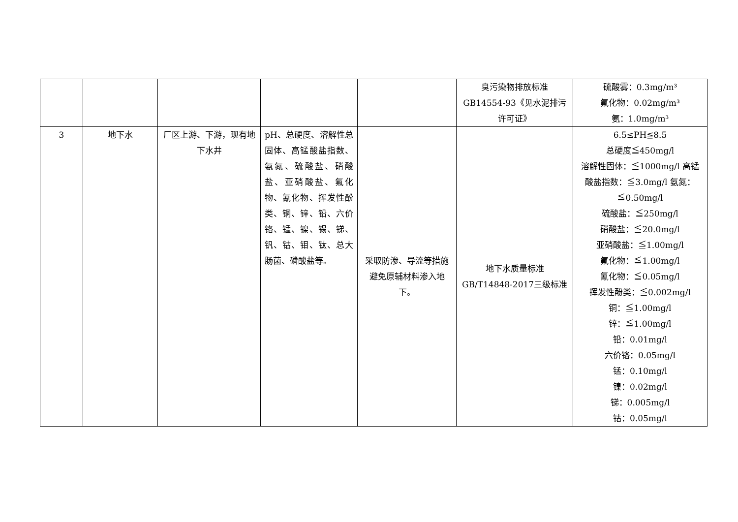| | | | | | 臭污染物排放标准 GB14554-93《见水泥排污许可证》 | 硫酸雾：0.3mg/m³ 氟化物：0.02mg/m³ 氨：1.0mg/m³ |
| 3 | 地下水 | 厂区上游、下游，现有地下水井 | pH、总硬度、溶解性总固体、高锰酸盐指数、氨氮、硫酸盐、硝酸盐、亚硝酸盐、氟化物、氰化物、挥发性酚类、铜、锌、铅、六价铬、锰、镍、锡、锑、钒、钴、钼、钛、总大肠菌、磷酸盐等。 | 采取防渗、导流等措施避免原辅材料渗入地下。 | 地下水质量标准 GB/T14848-2017三级标准 | 6.5≤PH≦8.5 总硬度≦450mg/l 溶解性固体：≦1000mg/l 高锰酸盐指数：≦3.0mg/l 氨氮：≦0.50mg/l 硫酸盐：≦250mg/l 硝酸盐：≦20.0mg/l 亚硝酸盐：≦1.00mg/l 氟化物：≦1.00mg/l 氰化物：≦0.05mg/l 挥发性酚类：≦0.002mg/l 铜：≦1.00mg/l 锌：≦1.00mg/l 铅：0.01mg/l 六价铬：0.05mg/l 锰：0.10mg/l 镍：0.02mg/l 锑：0.005mg/l 钴：0.05mg/l |